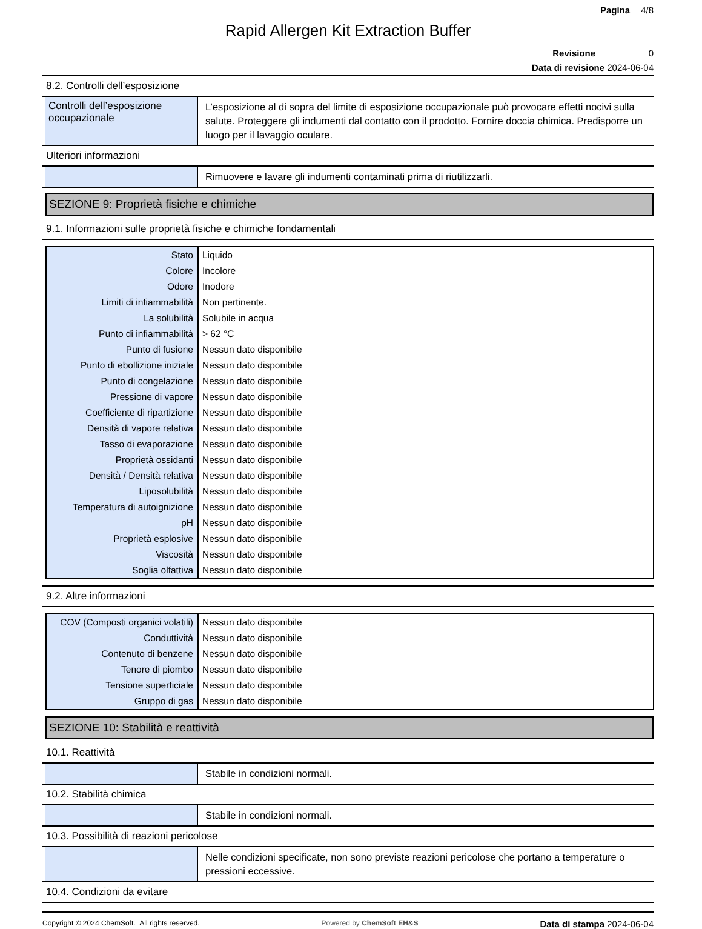Pagina 4/8
Rapid Allergen Kit Extraction Buffer
Revisione 0
Data di revisione 2024-06-04
8.2. Controlli dell’esposizione
Controlli dell’esposizione occupazionale
L’esposizione al di sopra del limite di esposizione occupazionale può provocare effetti nocivi sulla salute. Proteggere gli indumenti dal contatto con il prodotto. Fornire doccia chimica. Predisporre un luogo per il lavaggio oculare.
Ulteriori informazioni
Rimuovere e lavare gli indumenti contaminati prima di riutilizzarli.
SEZIONE 9: Proprietà fisiche e chimiche
9.1. Informazioni sulle proprietà fisiche e chimiche fondamentali
| Stato | Liquido |
| Colore | Incolore |
| Odore | Inodore |
| Limiti di infiammabilità | Non pertinente. |
| La solubilità | Solubile in acqua |
| Punto di infiammabilità | > 62 °C |
| Punto di fusione | Nessun dato disponibile |
| Punto di ebollizione iniziale | Nessun dato disponibile |
| Punto di congelazione | Nessun dato disponibile |
| Pressione di vapore | Nessun dato disponibile |
| Coefficiente di ripartizione | Nessun dato disponibile |
| Densità di vapore relativa | Nessun dato disponibile |
| Tasso di evaporazione | Nessun dato disponibile |
| Proprietà ossidanti | Nessun dato disponibile |
| Densità / Densità relativa | Nessun dato disponibile |
| Liposolubilità | Nessun dato disponibile |
| Temperatura di autoignizione | Nessun dato disponibile |
| pH | Nessun dato disponibile |
| Proprietà esplosive | Nessun dato disponibile |
| Viscosità | Nessun dato disponibile |
| Soglia olfattiva | Nessun dato disponibile |
9.2. Altre informazioni
| COV (Composti organici volatili) | Nessun dato disponibile |
| Conduttività | Nessun dato disponibile |
| Contenuto di benzene | Nessun dato disponibile |
| Tenore di piombo | Nessun dato disponibile |
| Tensione superficiale | Nessun dato disponibile |
| Gruppo di gas | Nessun dato disponibile |
SEZIONE 10: Stabilità e reattività
10.1. Reattività
Stabile in condizioni normali.
10.2. Stabilità chimica
Stabile in condizioni normali.
10.3. Possibilità di reazioni pericolose
Nelle condizioni specificate, non sono previste reazioni pericolose che portano a temperature o pressioni eccessive.
10.4. Condizioni da evitare
Copyright © 2024 ChemSoft. All rights reserved. Powered by ChemSoft EH&S Data di stampa 2024-06-04